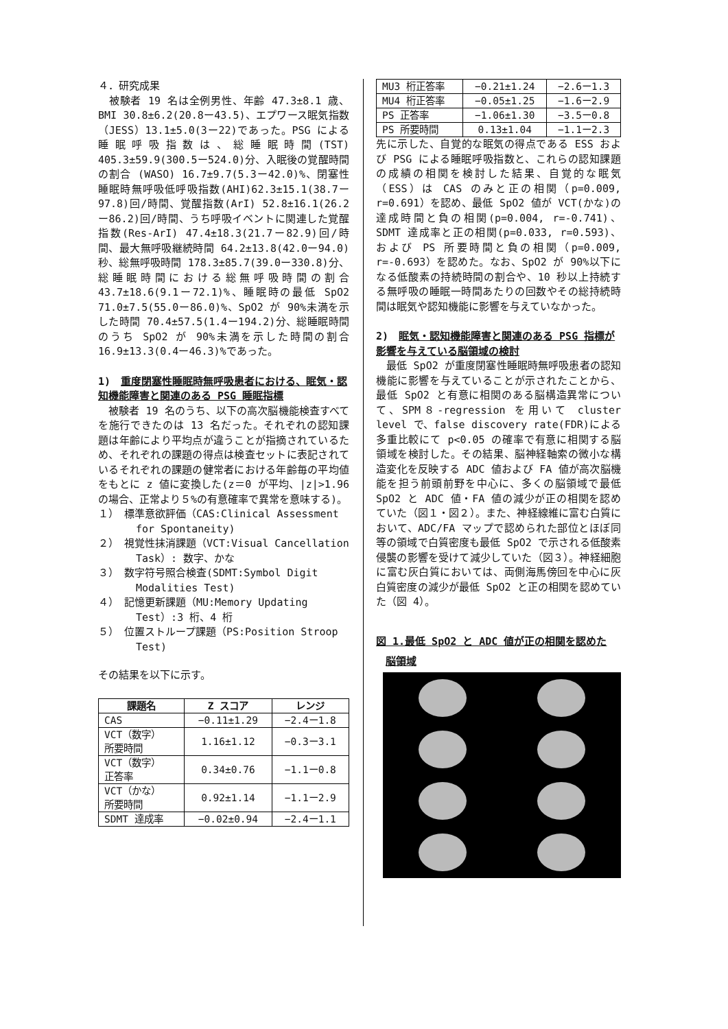４．研究成果
　被験者 19 名は全例男性、年齢 47.3±8.1 歳、BMI 30.8±6.2(20.8ー43.5)、エプワース眠気指数（JESS）13.1±5.0(3ー22)であった。PSG による睡眠呼吸指数は、総睡眠時間(TST) 405.3±59.9(300.5ー524.0)分、入眠後の覚醒時間の割合 (WASO) 16.7±9.7(5.3ー42.0)%、閉塞性睡眠時無呼吸低呼吸指数(AHI)62.3±15.1(38.7ー97.8)回/時間、覚醒指数(ArI) 52.8±16.1(26.2ー86.2)回/時間、うち呼吸イベントに関連した覚醒指数(Res-ArI) 47.4±18.3(21.7ー82.9)回/時間、最大無呼吸継続時間 64.2±13.8(42.0ー94.0)秒、総無呼吸時間 178.3±85.7(39.0ー330.8)分、総睡眠時間における総無呼吸時間の割合 43.7±18.6(9.1ー72.1)%、睡眠時の最低 SpO2 71.0±7.5(55.0ー86.0)%、SpO2 が 90%未満を示した時間 70.4±57.5(1.4ー194.2)分、総睡眠時間のうち SpO2 が 90%未満を示した時間の割合 16.9±13.3(0.4ー46.3)%であった。
1)　重度閉塞性睡眠時無呼吸患者における、眠気・認知機能障害と関連のある PSG 睡眠指標
　被験者 19 名のうち、以下の高次脳機能検査すべてを施行できたのは 13 名だった。それぞれの認知課題は年齢により平均点が違うことが指摘されているため、それぞれの課題の得点は検査セットに表記されているそれぞれの課題の健常者における年齢毎の平均値をもとに z 値に変換した(z＝0 が平均、|z|>1.96 の場合、正常より５%の有意確率で異常を意味する)。
１）　標準意欲評価（CAS:Clinical Assessment for Spontaneity)
２）　視覚性抹消課題（VCT:Visual Cancellation Task）: 数字、かな
３）　数字符号照合検査(SDMT:Symbol Digit Modalities Test)
４）　記憶更新課題（MU:Memory Updating Test）:3 桁、4 桁
５）　位置ストループ課題（PS:Position Stroop Test)
その結果を以下に示す。
| 課題名 | Z スコア | レンジ |
| --- | --- | --- |
| CAS | −0.11±1.29 | −2.4ー1.8 |
| VCT（数字） 所要時間 | 1.16±1.12 | −0.3ー3.1 |
| VCT（数字） 正答率 | 0.34±0.76 | −1.1ー0.8 |
| VCT（かな） 所要時間 | 0.92±1.14 | −1.1ー2.9 |
| SDMT 達成率 | −0.02±0.94 | −2.4ー1.1 |
| MU3 桁正答率 | −0.21±1.24 | −2.6ー1.3 |
| MU4 桁正答率 | −0.05±1.25 | −1.6ー2.9 |
| PS 正答率 | −1.06±1.30 | −3.5ー0.8 |
| PS 所要時間 | 0.13±1.04 | −1.1ー2.3 |
先に示した、自覚的な眠気の得点である ESS および PSG による睡眠呼吸指数と、これらの認知課題の成績の相関を検討した結果、自覚的な眠気（ESS）は CAS のみと正の相関（p=0.009, r=0.691）を認め、最低 SpO2 値が VCT(かな)の達成時間と負の相関(p=0.004, r=-0.741)、SDMT 達成率と正の相関(p=0.033, r=0.593)、および PS 所要時間と負の相関（p=0.009, r=-0.693）を認めた。なお、SpO2 が 90%以下になる低酸素の持続時間の割合や、10 秒以上持続する無呼吸の睡眠一時間あたりの回数やその総持続時間は眠気や認知機能に影響を与えていなかった。
2)　眠気・認知機能障害と関連のある PSG 指標が影響を与えている脳領域の検討
　最低 SpO2 が重度閉塞性睡眠時無呼吸患者の認知機能に影響を与えていることが示されたことから、最低 SpO2 と有意に相関のある脳構造異常について、SPM８-regression を用いて cluster level で、false discovery rate(FDR)による多重比較にて p<0.05 の確率で有意に相関する脳領域を検討した。その結果、脳神経軸索の微小な構造変化を反映する ADC 値および FA 値が高次脳機能を担う前頭前野を中心に、多くの脳領域で最低 SpO2 と ADC 値・FA 値の減少が正の相関を認めていた（図１・図２）。また、神経線維に富む白質において、ADC/FA マップで認められた部位とほぼ同等の領域で白質密度も最低 SpO2 で示される低酸素侵襲の影響を受けて減少していた（図３）。神経細胞に富む灰白質においては、両側海馬傍回を中心に灰白質密度の減少が最低 SpO2 と正の相関を認めていた（図 4）。
図 1.最低 SpO2 と ADC 値が正の相関を認めた
脳領域